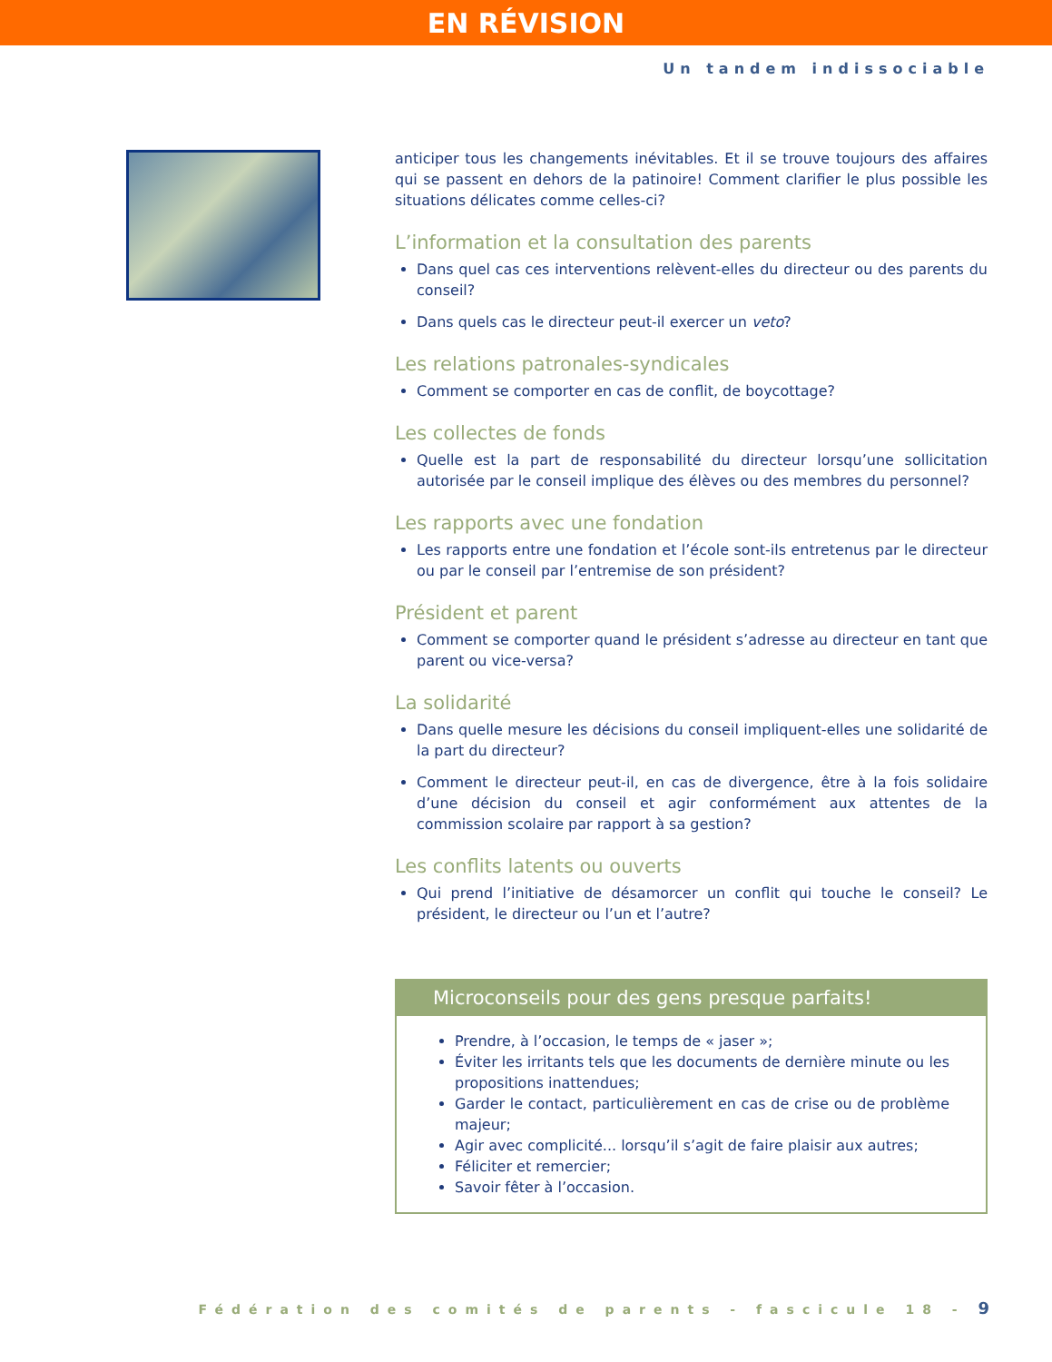EN RÉVISION
Un tandem indissociable
anticiper tous les changements inévitables. Et il se trouve toujours des affaires qui se passent en dehors de la patinoire! Comment clarifier le plus possible les situations délicates comme celles-ci?
L’information et la consultation des parents
Dans quel cas ces interventions relèvent-elles du directeur ou des parents du conseil?
Dans quels cas le directeur peut-il exercer un veto?
Les relations patronales-syndicales
Comment se comporter en cas de conflit, de boycottage?
Les collectes de fonds
Quelle est la part de responsabilité du directeur lorsqu’une sollicitation autorisée par le conseil implique des élèves ou des membres du personnel?
Les rapports avec une fondation
Les rapports entre une fondation et l’école sont-ils entretenus par le directeur ou par le conseil par l’entremise de son président?
Président et parent
Comment se comporter quand le président s’adresse au directeur en tant que parent ou vice-versa?
La solidarité
Dans quelle mesure les décisions du conseil impliquent-elles une solidarité de la part du directeur?
Comment le directeur peut-il, en cas de divergence, être à la fois solidaire d’une décision du conseil et agir conformément aux attentes de la commission scolaire par rapport à sa gestion?
Les conflits latents ou ouverts
Qui prend l’initiative de désamorcer un conflit qui touche le conseil? Le président, le directeur ou l’un et l’autre?
Microconseils pour des gens presque parfaits!
Prendre, à l’occasion, le temps de « jaser »;
Éviter les irritants tels que les documents de dernière minute ou les propositions inattendues;
Garder le contact, particulièrement en cas de crise ou de problème majeur;
Agir avec complicité... lorsqu’il s’agit de faire plaisir aux autres;
Féliciter et remercier;
Savoir fêter à l’occasion.
Fédération des comités de parents - fascicule 18 - 9